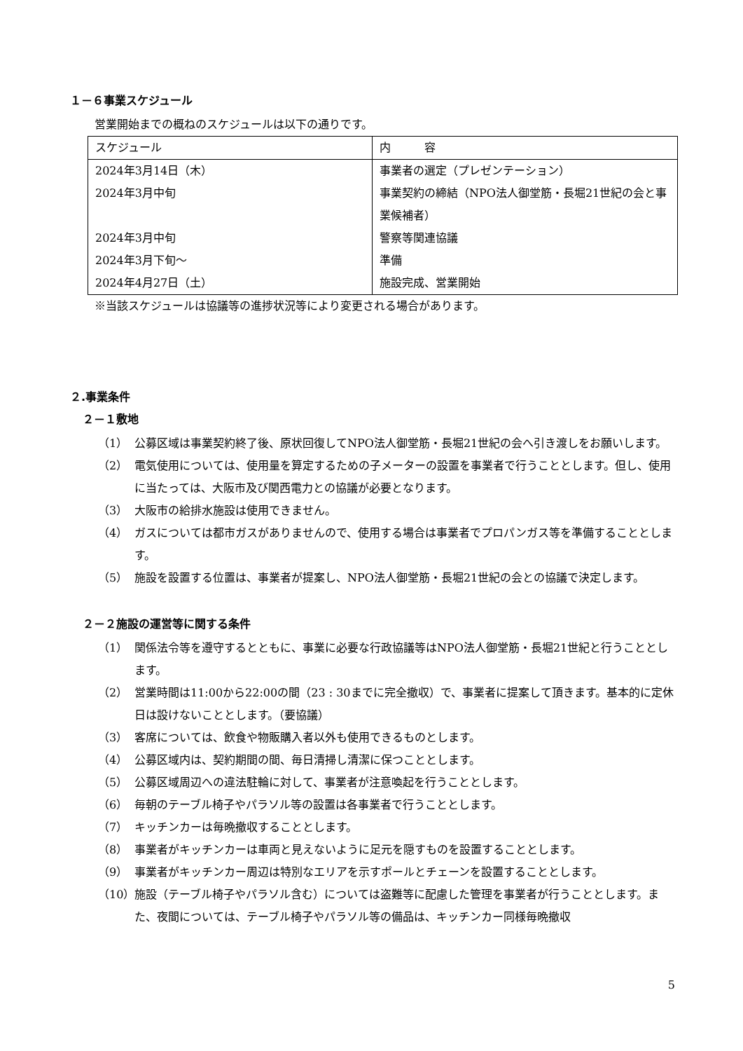１－６事業スケジュール
営業開始までの概ねのスケジュールは以下の通りです。
| スケジュール | 内 容 |
| 2024年3月14日（木） | 事業者の選定（プレゼンテーション） |
| 2024年3月中旬 | 事業契約の締結（NPO法人御堂筋・長堀21世紀の会と事業候補者） |
| 2024年3月中旬 | 警察等関連協議 |
| 2024年3月下旬～ | 準備 |
| 2024年4月27日（土） | 施設完成、営業開始 |
※当該スケジュールは協議等の進捗状況等により変更される場合があります。
２.事業条件
２－１敷地
（1） 公募区域は事業契約終了後、原状回復してNPO法人御堂筋・長堀21世紀の会へ引き渡しをお願いします。
（2） 電気使用については、使用量を算定するための子メーターの設置を事業者で行うこととします。但し、使用に当たっては、大阪市及び関西電力との協議が必要となります。
（3） 大阪市の給排水施設は使用できません。
（4） ガスについては都市ガスがありませんので、使用する場合は事業者でプロパンガス等を準備することとします。
（5） 施設を設置する位置は、事業者が提案し、NPO法人御堂筋・長堀21世紀の会との協議で決定します。
２－２施設の運営等に関する条件
（1） 関係法令等を遵守するとともに、事業に必要な行政協議等はNPO法人御堂筋・長堀21世紀と行うこととします。
（2） 営業時間は11:00から22:00の間（23 : 30までに完全撤収）で、事業者に提案して頂きます。基本的に定休日は設けないこととします。（要協議）
（3） 客席については、飲食や物販購入者以外も使用できるものとします。
（4） 公募区域内は、契約期間の間、毎日清掃し清潔に保つこととします。
（5） 公募区域周辺への違法駐輪に対して、事業者が注意喚起を行うこととします。
（6） 毎朝のテーブル椅子やパラソル等の設置は各事業者で行うこととします。
（7） キッチンカーは毎晩撤収することとします。
（8） 事業者がキッチンカーは車両と見えないように足元を隠すものを設置することとします。
（9） 事業者がキッチンカー周辺は特別なエリアを示すポールとチェーンを設置することとします。
（10） 施設（テーブル椅子やパラソル含む）については盗難等に配慮した管理を事業者が行うこととします。また、夜間については、テーブル椅子やパラソル等の備品は、キッチンカー同様毎晩撤収
5